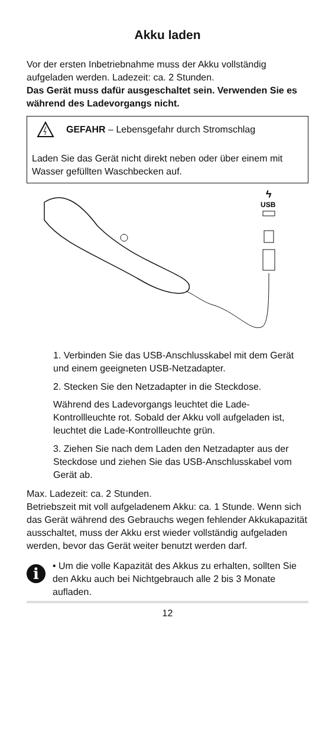Akku laden
Vor der ersten Inbetriebnahme muss der Akku vollständig aufgeladen werden. Ladezeit: ca. 2 Stunden.
Das Gerät muss dafür ausgeschaltet sein. Verwenden Sie es während des Ladevorgangs nicht.
GEFAHR – Lebensgefahr durch Stromschlag
Laden Sie das Gerät nicht direkt neben oder über einem mit Wasser gefüllten Waschbecken auf.
USB
ϟ
1. Verbinden Sie das USB-Anschlusskabel mit dem Gerät und einem geeigneten USB-Netzadapter.
2. Stecken Sie den Netzadapter in die Steckdose.
Während des Ladevorgangs leuchtet die Lade-Kontrollleuchte rot. Sobald der Akku voll aufgeladen ist, leuchtet die Lade-Kontrollleuchte grün.
3. Ziehen Sie nach dem Laden den Netzadapter aus der Steckdose und ziehen Sie das USB-Anschlusskabel vom Gerät ab.
Max. Ladezeit: ca. 2 Stunden.
Betriebszeit mit voll aufgeladenem Akku: ca. 1 Stunde. Wenn sich das Gerät während des Gebrauchs wegen fehlender Akkukapazität ausschaltet, muss der Akku erst wieder vollständig aufgeladen werden, bevor das Gerät weiter benutzt werden darf.
i
• Um die volle Kapazität des Akkus zu erhalten, sollten Sie den Akku auch bei Nichtgebrauch alle 2 bis 3 Monate aufladen.
12